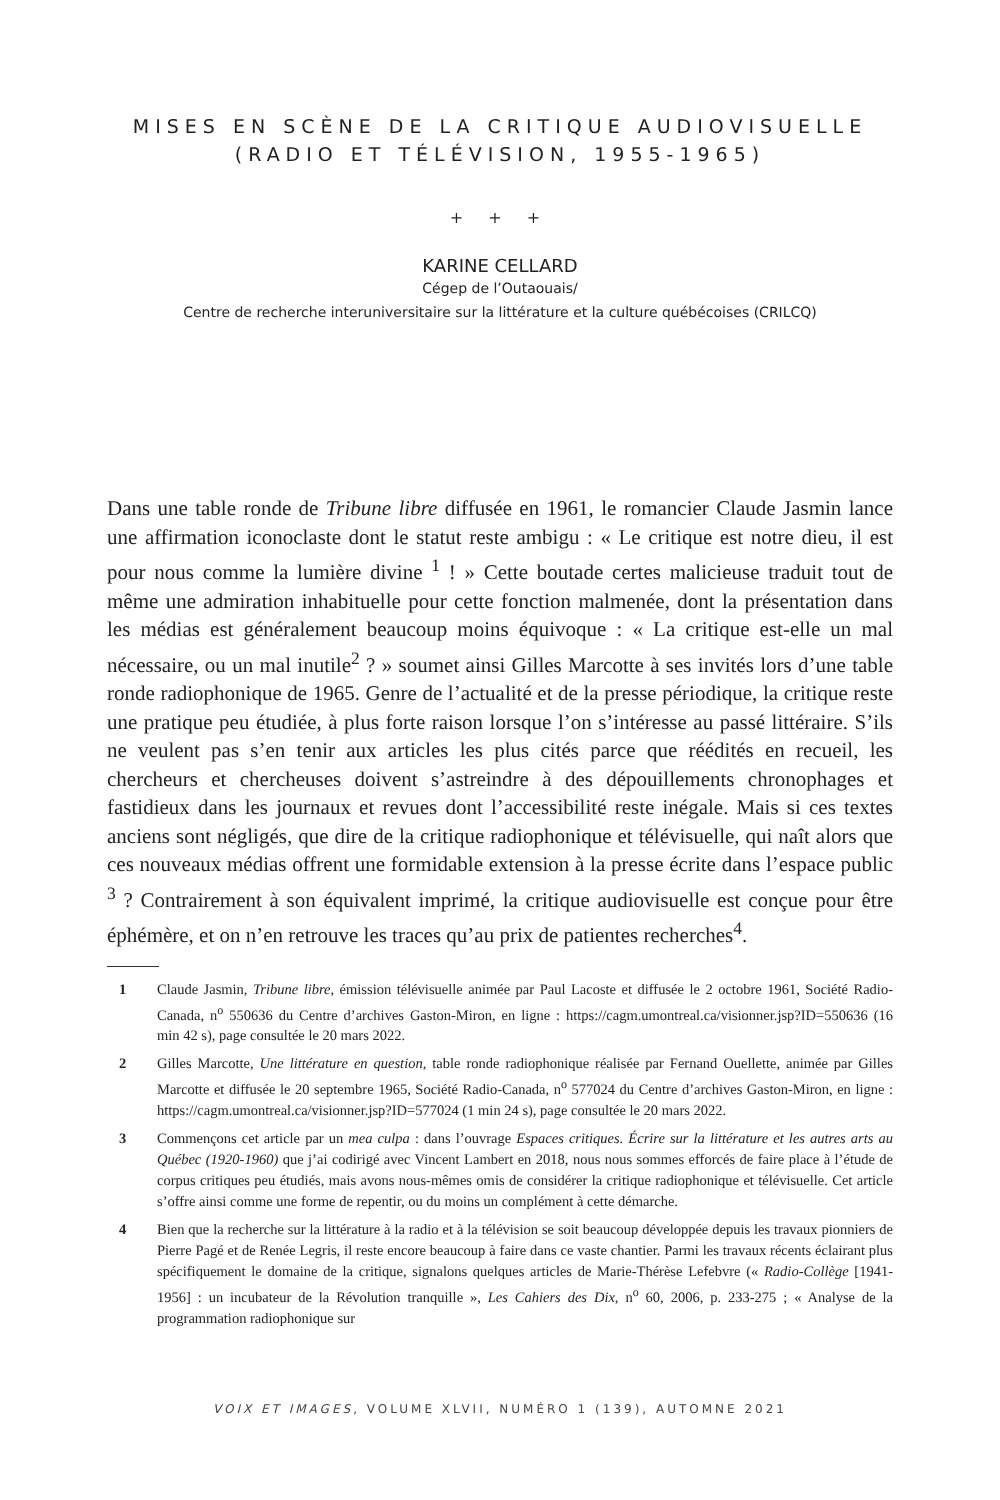MISES EN SCÈNE DE LA CRITIQUE AUDIOVISUELLE
(RADIO ET TÉLÉVISION, 1955-1965)
+ + +
KARINE CELLARD
Cégep de l’Outaouais/
Centre de recherche interuniversitaire sur la littérature et la culture québécoises (CRILCQ)
Dans une table ronde de Tribune libre diffusée en 1961, le romancier Claude Jasmin lance une affirmation iconoclaste dont le statut reste ambigu : « Le critique est notre dieu, il est pour nous comme la lumière divine <sup>1</sup> ! » Cette boutade certes malicieuse traduit tout de même une admiration inhabituelle pour cette fonction malmenée, dont la présentation dans les médias est généralement beaucoup moins équivoque : « La critique est-elle un mal nécessaire, ou un mal inutile<sup>2</sup> ? » soumet ainsi Gilles Marcotte à ses invités lors d’une table ronde radiophonique de 1965. Genre de l’actualité et de la presse périodique, la critique reste une pratique peu étudiée, à plus forte raison lorsque l’on s’intéresse au passé littéraire. S’ils ne veulent pas s’en tenir aux articles les plus cités parce que réédités en recueil, les chercheurs et chercheuses doivent s’astreindre à des dépouillements chronophages et fastidieux dans les journaux et revues dont l’accessibilité reste inégale. Mais si ces textes anciens sont négligés, que dire de la critique radiophonique et télévisuelle, qui naît alors que ces nouveaux médias offrent une formidable extension à la presse écrite dans l’espace public <sup>3</sup> ? Contrairement à son équivalent imprimé, la critique audiovisuelle est conçue pour être éphémère, et on n’en retrouve les traces qu’au prix de patientes recherches<sup>4</sup>.
1 Claude Jasmin, Tribune libre, émission télévisuelle animée par Paul Lacoste et diffusée le 2 octobre 1961, Société Radio-Canada, n<sup>o</sup> 550636 du Centre d’archives Gaston-Miron, en ligne : https://cagm.umontreal.ca/visionner.jsp?ID=550636 (16 min 42 s), page consultée le 20 mars 2022.
2 Gilles Marcotte, Une littérature en question, table ronde radiophonique réalisée par Fernand Ouellette, animée par Gilles Marcotte et diffusée le 20 septembre 1965, Société Radio-Canada, n<sup>o</sup> 577024 du Centre d’archives Gaston-Miron, en ligne : https://cagm.umontreal.ca/visionner.jsp?ID=577024 (1 min 24 s), page consultée le 20 mars 2022.
3 Commençons cet article par un mea culpa : dans l’ouvrage Espaces critiques. Écrire sur la littérature et les autres arts au Québec (1920-1960) que j’ai codirigé avec Vincent Lambert en 2018, nous nous sommes efforcés de faire place à l’étude de corpus critiques peu étudiés, mais avons nous-mêmes omis de considérer la critique radiophonique et télévisuelle. Cet article s’offre ainsi comme une forme de repentir, ou du moins un complément à cette démarche.
4 Bien que la recherche sur la littérature à la radio et à la télévision se soit beaucoup développée depuis les travaux pionniers de Pierre Pagé et de Renée Legris, il reste encore beaucoup à faire dans ce vaste chantier. Parmi les travaux récents éclairant plus spécifiquement le domaine de la critique, signalons quelques articles de Marie-Thérèse Lefebvre (« Radio-Collège [1941-1956] : un incubateur de la Révolution tranquille », Les Cahiers des Dix, n<sup>o</sup> 60, 2006, p. 233-275 ; « Analyse de la programmation radiophonique sur
VOIX ET IMAGES, VOLUME XLVII, NUMÉRO 1 (139), AUTOMNE 2021